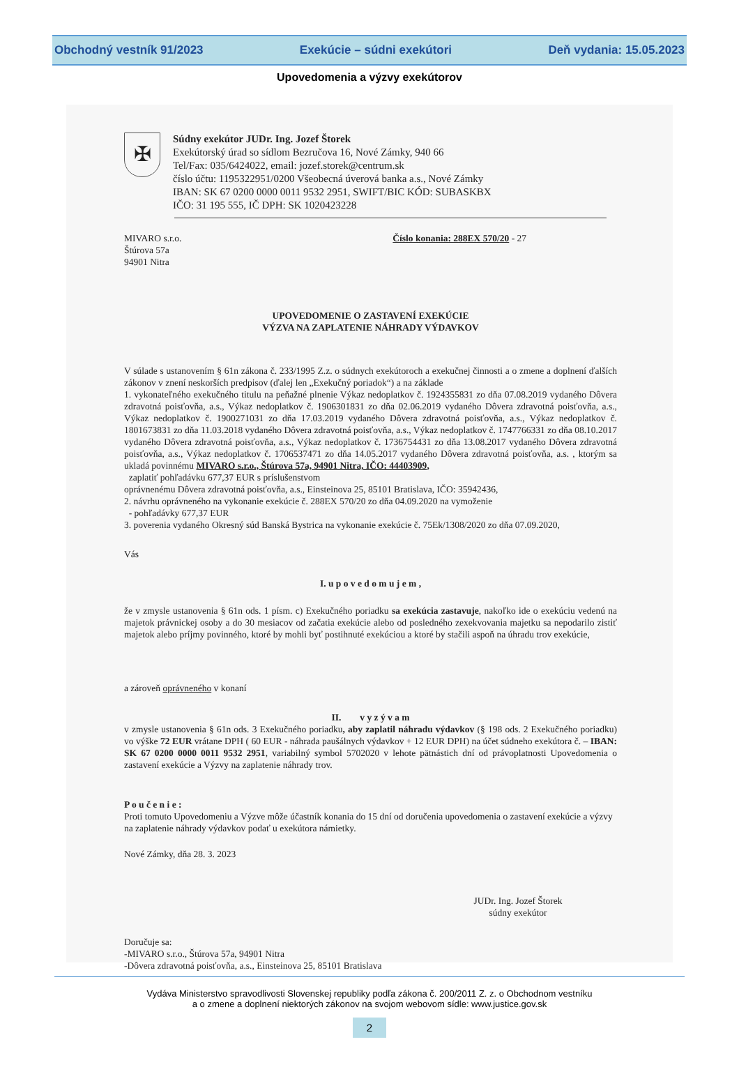Obchodný vestník 91/2023 Exekúcie – súdni exekútori Deň vydania: 15.05.2023
Upovedomenia a výzvy exekútorov
✠
Súdny exekútor JUDr. Ing. Jozef Štorek
Exekútorský úrad so sídlom Bezručova 16, Nové Zámky, 940 66
Tel/Fax: 035/6424022, email: jozef.storek@centrum.sk
číslo účtu: 1195322951/0200 Všeobecná úverová banka a.s., Nové Zámky
IBAN: SK 67 0200 0000 0011 9532 2951, SWIFT/BIC KÓD: SUBASKBX
IČO: 31 195 555, IČ DPH: SK 1020423228
MIVARO s.r.o.
Štúrova 57a
94901 Nitra
Číslo konania: 288EX 570/20 - 27
UPOVEDOMENIE O ZASTAVENÍ EXEKÚCIE
VÝZVA NA ZAPLATENIE NÁHRADY VÝDAVKOV
V súlade s ustanovením § 61n zákona č. 233/1995 Z.z. o súdnych exekútoroch a exekučnej činnosti a o zmene a doplnení ďalších zákonov v znení neskorších predpisov (ďalej len „Exekučný poriadok“) a na základe
1. vykonateľného exekučného titulu na peňažné plnenie Výkaz nedoplatkov č. 1924355831 zo dňa 07.08.2019 vydaného Dôvera zdravotná poisťovňa, a.s., Výkaz nedoplatkov č. 1906301831 zo dňa 02.06.2019 vydaného Dôvera zdravotná poisťovňa, a.s., Výkaz nedoplatkov č. 1900271031 zo dňa 17.03.2019 vydaného Dôvera zdravotná poisťovňa, a.s., Výkaz nedoplatkov č. 1801673831 zo dňa 11.03.2018 vydaného Dôvera zdravotná poisťovňa, a.s., Výkaz nedoplatkov č. 1747766331 zo dňa 08.10.2017 vydaného Dôvera zdravotná poisťovňa, a.s., Výkaz nedoplatkov č. 1736754431 zo dňa 13.08.2017 vydaného Dôvera zdravotná poisťovňa, a.s., Výkaz nedoplatkov č. 1706537471 zo dňa 14.05.2017 vydaného Dôvera zdravotná poisťovňa, a.s. , ktorým sa ukladá povinnému MIVARO s.r.o., Štúrova 57a, 94901 Nitra, IČO: 44403909,
zaplatiť pohľadávku 677,37 EUR s príslušenstvom
oprávnenému Dôvera zdravotná poisťovňa, a.s., Einsteinova 25, 85101 Bratislava, IČO: 35942436,
2. návrhu oprávneného na vykonanie exekúcie č. 288EX 570/20 zo dňa 04.09.2020 na vymoženie
- pohľadávky 677,37 EUR
3. poverenia vydaného Okresný súd Banská Bystrica na vykonanie exekúcie č. 75Ek/1308/2020 zo dňa 07.09.2020,
Vás
I. u p o v e d o m u j e m ,
že v zmysle ustanovenia § 61n ods. 1 písm. c) Exekučného poriadku sa exekúcia zastavuje, nakoľko ide o exekúciu vedenú na majetok právnickej osoby a do 30 mesiacov od začatia exekúcie alebo od posledného zexekvovania majetku sa nepodarilo zistiť majetok alebo príjmy povinného, ktoré by mohli byť postihnuté exekúciou a ktoré by stačili aspoň na úhradu trov exekúcie,
a zároveň oprávneného v konaní
II. v y z ý v a m
v zmysle ustanovenia § 61n ods. 3 Exekučného poriadku, aby zaplatil náhradu výdavkov (§ 198 ods. 2 Exekučného poriadku) vo výške 72 EUR vrátane DPH ( 60 EUR - náhrada paušálnych výdavkov + 12 EUR DPH) na účet súdneho exekútora č. – IBAN: SK 67 0200 0000 0011 9532 2951, variabilný symbol 5702020 v lehote pätnástich dní od právoplatnosti Upovedomenia o zastavení exekúcie a Výzvy na zaplatenie náhrady trov.
P o u č e n i e :
Proti tomuto Upovedomeniu a Výzve môže účastník konania do 15 dní od doručenia upovedomenia o zastavení exekúcie a výzvy na zaplatenie náhrady výdavkov podať u exekútora námietky.
Nové Zámky, dňa 28. 3. 2023
JUDr. Ing. Jozef Štorek
súdny exekútor
Doručuje sa:
-MIVARO s.r.o., Štúrova 57a, 94901 Nitra
-Dôvera zdravotná poisťovňa, a.s., Einsteinova 25, 85101 Bratislava
Vydáva Ministerstvo spravodlivosti Slovenskej republiky podľa zákona č. 200/2011 Z. z. o Obchodnom vestníku
a o zmene a doplnení niektorých zákonov na svojom webovom sídle: www.justice.gov.sk
2